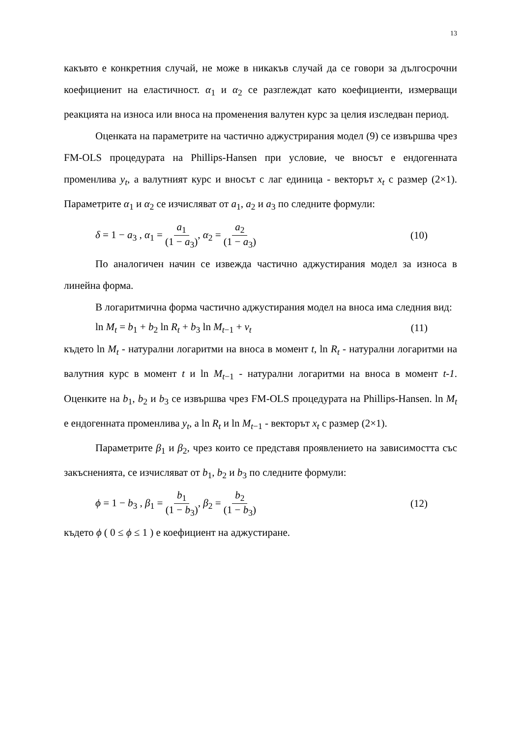13
какъвто е конкретния случай, не може в никакъв случай да се говори за дългосрочни коефициенит на еластичност. α<sub>1</sub> и α<sub>2</sub> се разглеждат като коефициенти, измерващи реакцията на износа или вноса на променения валутен курс за целия изследван период.
Оценката на параметрите на частично аджустрирания модел (9) се извършва чрез FM-OLS процедурата на Phillips-Hansen при условие, че вносът е ендогенната променлива y<sub>t</sub>, а валутният курс и вносът с лаг единица - векторът x<sub>t</sub> с размер (2×1). Параметрите α<sub>1</sub> и α<sub>2</sub> се изчисляват от a<sub>1</sub>, a<sub>2</sub> и a<sub>3</sub> по следните формули:
δ = 1 − a<sub>3</sub> , α<sub>1</sub> = a<sub>1</sub> (1 − a<sub>3</sub>), α<sub>2</sub> = a<sub>2</sub> (1 − a<sub>3</sub>)
(10)
По аналогичен начин се извежда частично аджустирания модел за износа в линейна форма.
В логаритмична форма частично аджустирания модел на вноса има следния вид:
ln M<sub>t</sub> = b<sub>1</sub> + b<sub>2</sub> ln R<sub>t</sub> + b<sub>3</sub> ln M<sub>t−1</sub> + v<sub>t</sub>
(11)
където ln M<sub>t</sub> - натурални логаритми на вноса в момент t, ln R<sub>t</sub> - натурални логаритми на валутния курс в момент t и ln M<sub>t−1</sub> - натурални логаритми на вноса в момент t-1. Оценките на b<sub>1</sub>, b<sub>2</sub> и b<sub>3</sub> се извършва чрез FM-OLS процедурата на Phillips-Hansen. ln M<sub>t</sub> е ендогенната променлива y<sub>t</sub>, а ln R<sub>t</sub> и ln M<sub>t−1</sub> - векторът x<sub>t</sub> с размер (2×1).
Параметрите β<sub>1</sub> и β<sub>2</sub>, чрез които се представя проявлението на зависимостта със закъсненията, се изчисляват от b<sub>1</sub>, b<sub>2</sub> и b<sub>3</sub> по следните формули:
ϕ = 1 − b<sub>3</sub> , β<sub>1</sub> = b<sub>1</sub> (1 − b<sub>3</sub>), β<sub>2</sub> = b<sub>2</sub> (1 − b<sub>3</sub>)
(12)
където ϕ ( 0 ≤ ϕ ≤ 1 ) е коефициент на аджустиране.